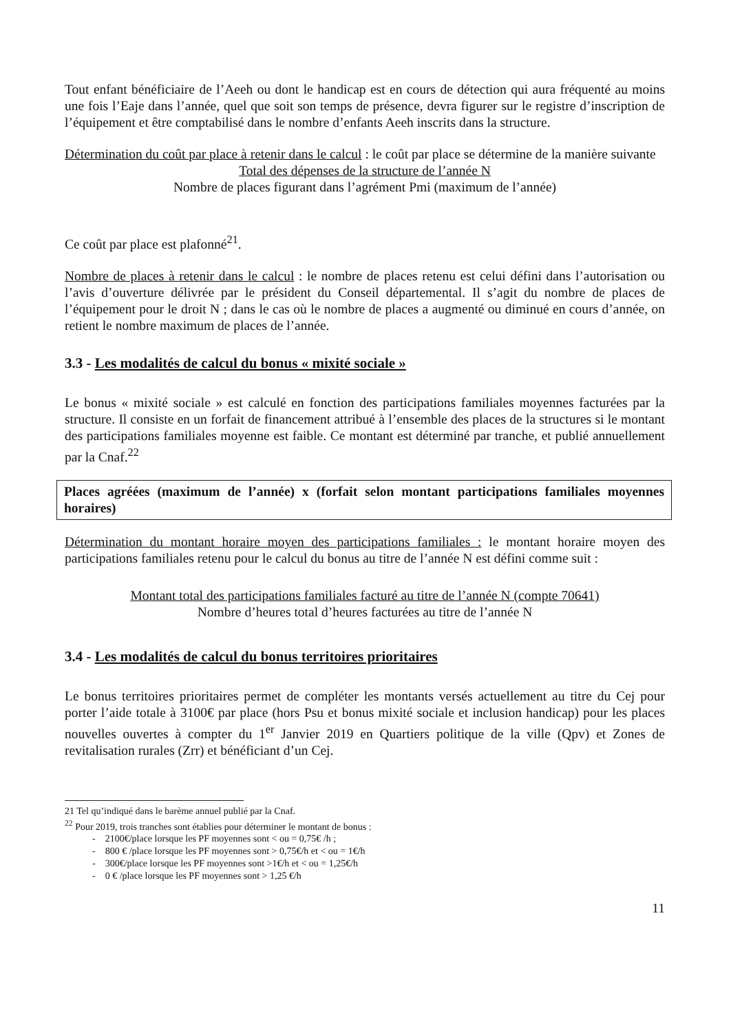Tout enfant bénéficiaire de l’Aeeh ou dont le handicap est en cours de détection qui aura fréquenté au moins une fois l’Eaje dans l’année, quel que soit son temps de présence, devra figurer sur le registre d’inscription de l’équipement et être comptabilisé dans le nombre d’enfants Aeeh inscrits dans la structure.
Détermination du coût par place à retenir dans le calcul : le coût par place se détermine de la manière suivante
Total des dépenses de la structure de l’année N
Nombre de places figurant dans l’agrément Pmi (maximum de l’année)
Ce coût par place est plafonné<sup>21</sup>.
Nombre de places à retenir dans le calcul : le nombre de places retenu est celui défini dans l’autorisation ou l’avis d’ouverture délivrée par le président du Conseil départemental. Il s’agit du nombre de places de l’équipement pour le droit N ; dans le cas où le nombre de places a augmenté ou diminué en cours d’année, on retient le nombre maximum de places de l’année.
3.3 - Les modalités de calcul du bonus « mixité sociale »
Le bonus « mixité sociale » est calculé en fonction des participations familiales moyennes facturées par la structure. Il consiste en un forfait de financement attribué à l’ensemble des places de la structures si le montant des participations familiales moyenne est faible. Ce montant est déterminé par tranche, et publié annuellement par la Cnaf.<sup>22</sup>
Places agréées (maximum de l’année) x (forfait selon montant participations familiales moyennes horaires)
Détermination du montant horaire moyen des participations familiales : le montant horaire moyen des participations familiales retenu pour le calcul du bonus au titre de l’année N est défini comme suit :
Montant total des participations familiales facturé au titre de l’année N (compte 70641)
Nombre d’heures total d’heures facturées au titre de l’année N
3.4 - Les modalités de calcul du bonus territoires prioritaires
Le bonus territoires prioritaires permet de compléter les montants versés actuellement au titre du Cej pour porter l’aide totale à 3100€ par place (hors Psu et bonus mixité sociale et inclusion handicap) pour les places nouvelles ouvertes à compter du 1<sup>er</sup> Janvier 2019 en Quartiers politique de la ville (Qpv) et Zones de revitalisation rurales (Zrr) et bénéficiant d’un Cej.
21 Tel qu’indiqué dans le barème annuel publié par la Cnaf.
<sup>22</sup> Pour 2019, trois tranches sont établies pour déterminer le montant de bonus :
- 2100€/place lorsque les PF moyennes sont < ou = 0,75€ /h ;
- 800 € /place lorsque les PF moyennes sont > 0,75€/h et < ou = 1€/h
- 300€/place lorsque les PF moyennes sont >1€/h et < ou = 1,25€/h
- 0 € /place lorsque les PF moyennes sont > 1,25 €/h
11